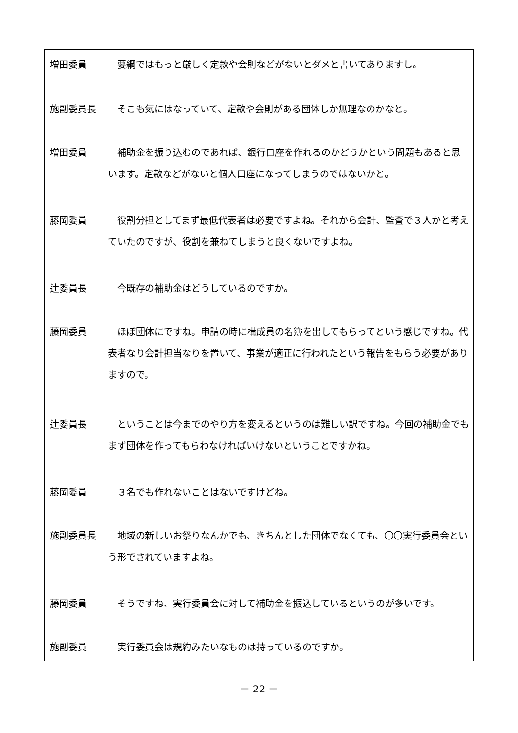| 増田委員 | 要綱ではもっと厳しく定款や会則などがないとダメと書いてありますし。 |
| 施副委員長 | そこも気にはなっていて、定款や会則がある団体しか無理なのかなと。 |
| 増田委員 | 補助金を振り込むのであれば、銀行口座を作れるのかどうかという問題もあると思います。定款などがないと個人口座になってしまうのではないかと。 |
| 藤岡委員 | 役割分担としてまず最低代表者は必要ですよね。それから会計、監査で３人かと考えていたのですが、役割を兼ねてしまうと良くないですよね。 |
| 辻委員長 | 今既存の補助金はどうしているのですか。 |
| 藤岡委員 | ほぼ団体にですね。申請の時に構成員の名簿を出してもらってという感じですね。代表者なり会計担当なりを置いて、事業が適正に行われたという報告をもらう必要がありますので。 |
| 辻委員長 | ということは今までのやり方を変えるというのは難しい訳ですね。今回の補助金でもまず団体を作ってもらわなければいけないということですかね。 |
| 藤岡委員 | ３名でも作れないことはないですけどね。 |
| 施副委員長 | 地域の新しいお祭りなんかでも、きちんとした団体でなくても、〇〇実行委員会という形でされていますよね。 |
| 藤岡委員 | そうですね、実行委員会に対して補助金を振込しているというのが多いです。 |
| 施副委員 | 実行委員会は規約みたいなものは持っているのですか。 |
－ 22 －